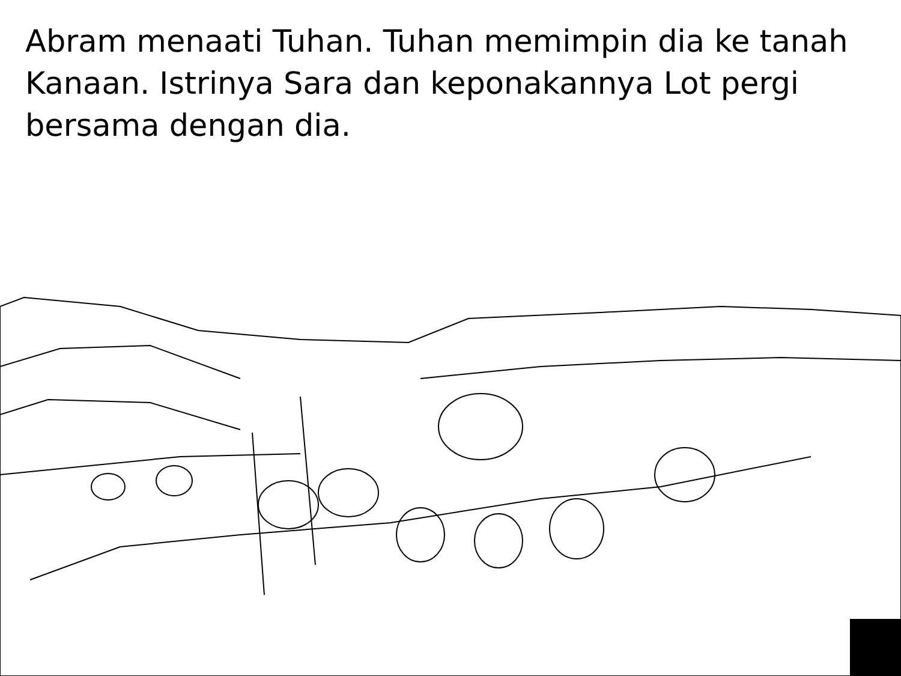Abram menaati Tuhan. Tuhan memimpin dia ke tanah Kanaan. Istrinya Sara dan keponakannya Lot pergi bersama dengan dia.